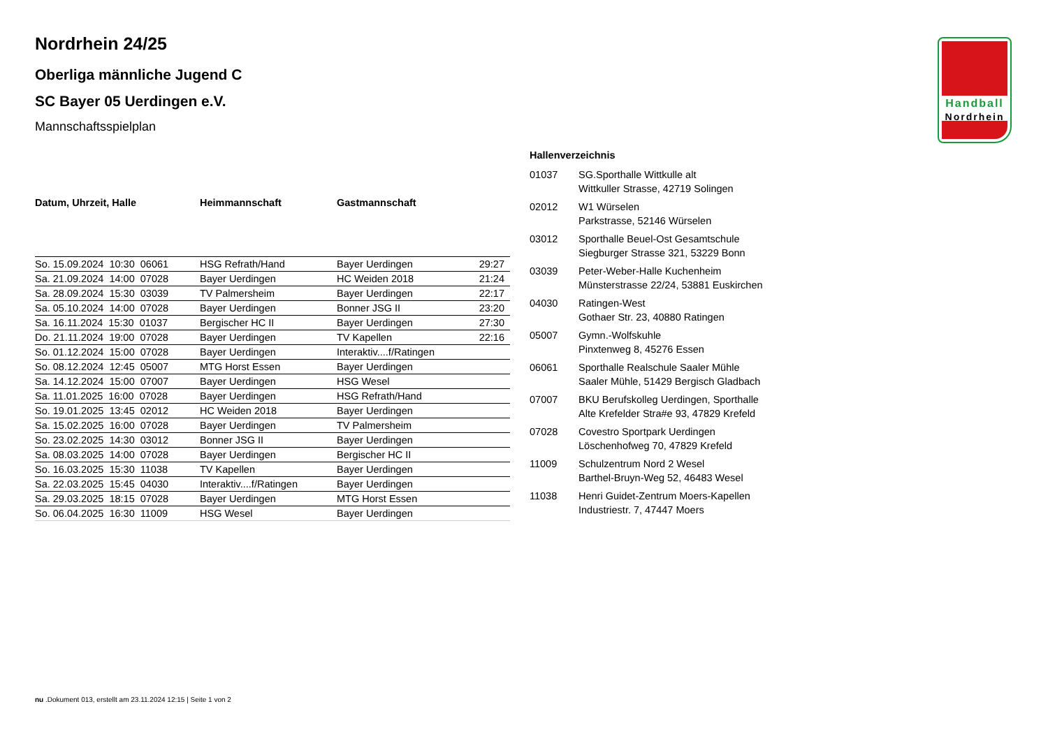Handball
Nordrhein
Nordrhein 24/25
Oberliga männliche Jugend C
SC Bayer 05 Uerdingen e.V.
Mannschaftsspielplan
| Datum, Uhrzeit, Halle | Heimmannschaft | Gastmannschaft | |
| --- | --- | --- | --- |
| So. 15.09.2024 10:30 06061 | HSG Refrath/Hand | Bayer Uerdingen | 29:27 |
| Sa. 21.09.2024 14:00 07028 | Bayer Uerdingen | HC Weiden 2018 | 21:24 |
| Sa. 28.09.2024 15:30 03039 | TV Palmersheim | Bayer Uerdingen | 22:17 |
| Sa. 05.10.2024 14:00 07028 | Bayer Uerdingen | Bonner JSG II | 23:20 |
| Sa. 16.11.2024 15:30 01037 | Bergischer HC II | Bayer Uerdingen | 27:30 |
| Do. 21.11.2024 19:00 07028 | Bayer Uerdingen | TV Kapellen | 22:16 |
| So. 01.12.2024 15:00 07028 | Bayer Uerdingen | Interaktiv....f/Ratingen | |
| So. 08.12.2024 12:45 05007 | MTG Horst Essen | Bayer Uerdingen | |
| Sa. 14.12.2024 15:00 07007 | Bayer Uerdingen | HSG Wesel | |
| Sa. 11.01.2025 16:00 07028 | Bayer Uerdingen | HSG Refrath/Hand | |
| So. 19.01.2025 13:45 02012 | HC Weiden 2018 | Bayer Uerdingen | |
| Sa. 15.02.2025 16:00 07028 | Bayer Uerdingen | TV Palmersheim | |
| So. 23.02.2025 14:30 03012 | Bonner JSG II | Bayer Uerdingen | |
| Sa. 08.03.2025 14:00 07028 | Bayer Uerdingen | Bergischer HC II | |
| So. 16.03.2025 15:30 11038 | TV Kapellen | Bayer Uerdingen | |
| Sa. 22.03.2025 15:45 04030 | Interaktiv....f/Ratingen | Bayer Uerdingen | |
| Sa. 29.03.2025 18:15 07028 | Bayer Uerdingen | MTG Horst Essen | |
| So. 06.04.2025 16:30 11009 | HSG Wesel | Bayer Uerdingen | |
Hallenverzeichnis
| 01037 | SG.Sporthalle Wittkulle alt Wittkuller Strasse, 42719 Solingen |
| 02012 | W1 Würselen Parkstrasse, 52146 Würselen |
| 03012 | Sporthalle Beuel-Ost Gesamtschule Siegburger Strasse 321, 53229 Bonn |
| 03039 | Peter-Weber-Halle Kuchenheim Münsterstrasse 22/24, 53881 Euskirchen |
| 04030 | Ratingen-West Gothaer Str. 23, 40880 Ratingen |
| 05007 | Gymn.-Wolfskuhle Pinxtenweg 8, 45276 Essen |
| 06061 | Sporthalle Realschule Saaler Mühle Saaler Mühle, 51429 Bergisch Gladbach |
| 07007 | BKU Berufskolleg Uerdingen, Sporthalle Alte Krefelder Stra#e 93, 47829 Krefeld |
| 07028 | Covestro Sportpark Uerdingen Löschenhofweg 70, 47829 Krefeld |
| 11009 | Schulzentrum Nord 2 Wesel Barthel-Bruyn-Weg 52, 46483 Wesel |
| 11038 | Henri Guidet-Zentrum Moers-Kapellen Industriestr. 7, 47447 Moers |
nu .Dokument 013, erstellt am 23.11.2024 12:15 | Seite 1 von 2